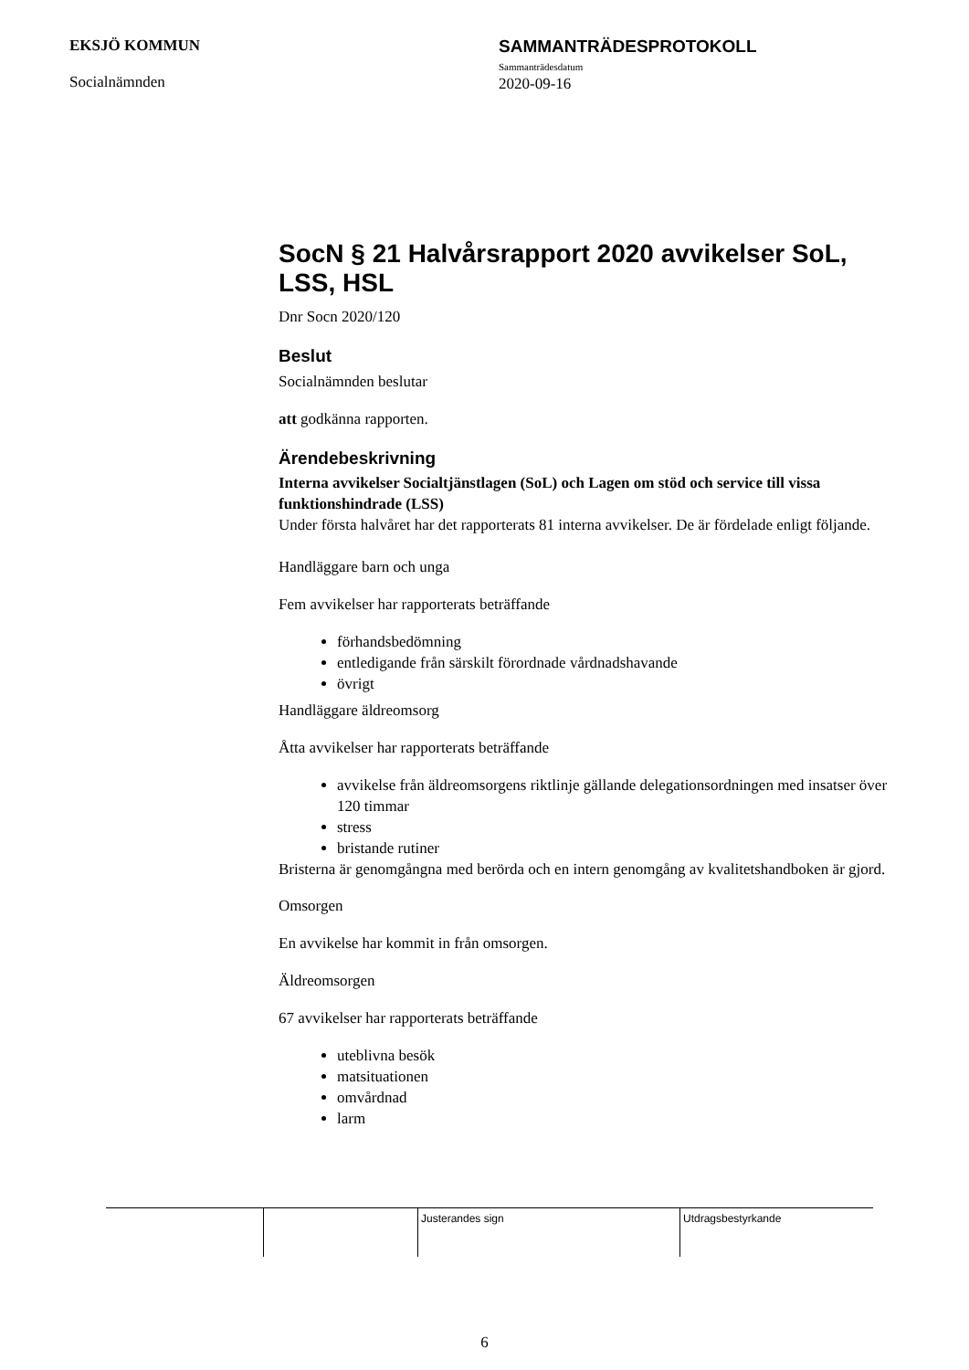EKSJÖ KOMMUN
Socialnämnden
SAMMANTRÄDESPROTOKOLL
Sammanträdesdatum
2020-09-16
SocN § 21 Halvårsrapport 2020 avvikelser SoL, LSS, HSL
Dnr Socn 2020/120
Beslut
Socialnämnden beslutar
att godkänna rapporten.
Ärendebeskrivning
Interna avvikelser Socialtjänstlagen (SoL) och Lagen om stöd och service till vissa funktionshindrade (LSS)
Under första halvåret har det rapporterats 81 interna avvikelser. De är fördelade enligt följande.
Handläggare barn och unga
Fem avvikelser har rapporterats beträffande
förhandsbedömning
entledigande från särskilt förordnade vårdnadshavande
övrigt
Handläggare äldreomsorg
Åtta avvikelser har rapporterats beträffande
avvikelse från äldreomsorgens riktlinje gällande delegationsordningen med insatser över 120 timmar
stress
bristande rutiner
Bristerna är genomgångna med berörda och en intern genomgång av kvalitetshandboken är gjord.
Omsorgen
En avvikelse har kommit in från omsorgen.
Äldreomsorgen
67 avvikelser har rapporterats beträffande
uteblivna besök
matsituationen
omvårdnad
larm
Justerandes sign Utdragsbestyrkande
6